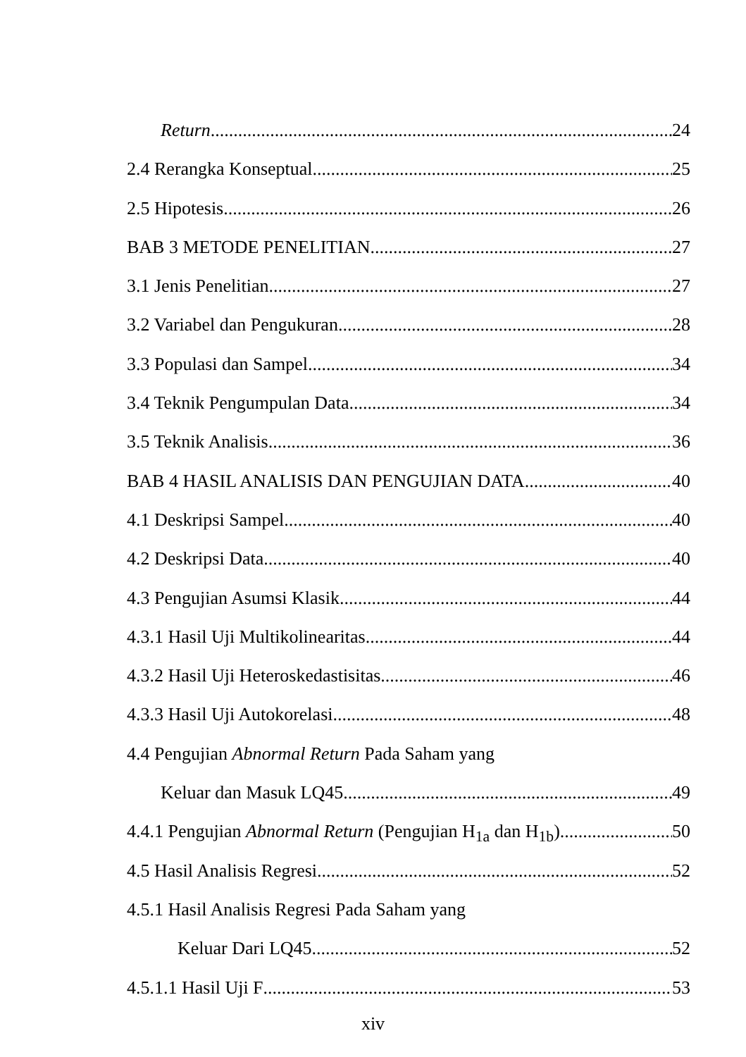Return 24
2.4 Rerangka Konseptual 25
2.5 Hipotesis 26
BAB 3 METODE PENELITIAN 27
3.1 Jenis Penelitian 27
3.2 Variabel dan Pengukuran 28
3.3 Populasi dan Sampel 34
3.4 Teknik Pengumpulan Data 34
3.5 Teknik Analisis 36
BAB 4 HASIL ANALISIS DAN PENGUJIAN DATA 40
4.1 Deskripsi Sampel 40
4.2 Deskripsi Data 40
4.3 Pengujian Asumsi Klasik 44
4.3.1 Hasil Uji Multikolinearitas 44
4.3.2 Hasil Uji Heteroskedastisitas 46
4.3.3 Hasil Uji Autokorelasi 48
4.4 Pengujian Abnormal Return Pada Saham yang
Keluar dan Masuk LQ45 49
4.4.1 Pengujian Abnormal Return (Pengujian H<sub>1a</sub> dan H<sub>1b</sub>) 50
4.5 Hasil Analisis Regresi 52
4.5.1 Hasil Analisis Regresi Pada Saham yang
Keluar Dari LQ45 52
4.5.1.1 Hasil Uji F 53
xiv